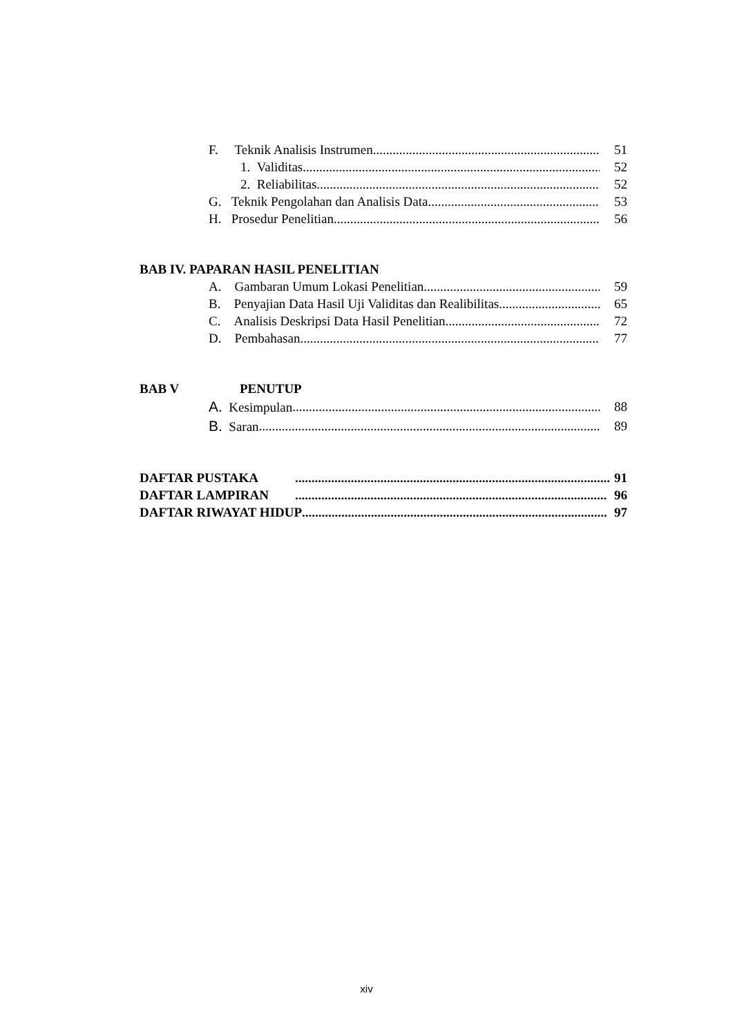F. Teknik Analisis Instrumen 51
1. Validitas 52
2. Reliabilitas 52
G. Teknik Pengolahan dan Analisis Data 53
H. Prosedur Penelitian 56
BAB IV. PAPARAN HASIL PENELITIAN
A. Gambaran Umum Lokasi Penelitian 59
B. Penyajian Data Hasil Uji Validitas dan Realibilitas 65
C. Analisis Deskripsi Data Hasil Penelitian 72
D. Pembahasan 77
BAB V PENUTUP
A. Kesimpulan 88
B. Saran 89
DAFTAR PUSTAKA 91
DAFTAR LAMPIRAN 96
DAFTAR RIWAYAT HIDUP 97
xiv